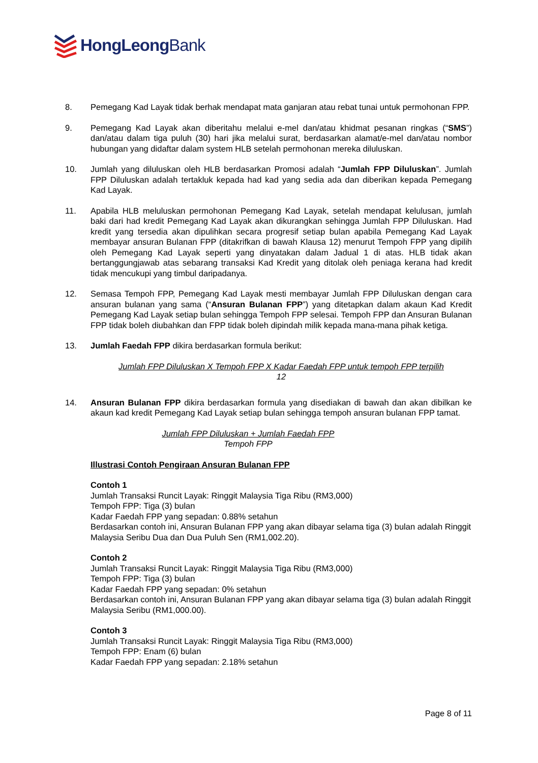HongLeongBank
8. Pemegang Kad Layak tidak berhak mendapat mata ganjaran atau rebat tunai untuk permohonan FPP.
9. Pemegang Kad Layak akan diberitahu melalui e-mel dan/atau khidmat pesanan ringkas (“SMS”) dan/atau dalam tiga puluh (30) hari jika melalui surat, berdasarkan alamat/e-mel dan/atau nombor hubungan yang didaftar dalam system HLB setelah permohonan mereka diluluskan.
10. Jumlah yang diluluskan oleh HLB berdasarkan Promosi adalah “Jumlah FPP Diluluskan”. Jumlah FPP Diluluskan adalah tertakluk kepada had kad yang sedia ada dan diberikan kepada Pemegang Kad Layak.
11. Apabila HLB meluluskan permohonan Pemegang Kad Layak, setelah mendapat kelulusan, jumlah baki dari had kredit Pemegang Kad Layak akan dikurangkan sehingga Jumlah FPP Diluluskan. Had kredit yang tersedia akan dipulihkan secara progresif setiap bulan apabila Pemegang Kad Layak membayar ansuran Bulanan FPP (ditakrifkan di bawah Klausa 12) menurut Tempoh FPP yang dipilih oleh Pemegang Kad Layak seperti yang dinyatakan dalam Jadual 1 di atas. HLB tidak akan bertanggungjawab atas sebarang transaksi Kad Kredit yang ditolak oleh peniaga kerana had kredit tidak mencukupi yang timbul daripadanya.
12. Semasa Tempoh FPP, Pemegang Kad Layak mesti membayar Jumlah FPP Diluluskan dengan cara ansuran bulanan yang sama (“Ansuran Bulanan FPP”) yang ditetapkan dalam akaun Kad Kredit Pemegang Kad Layak setiap bulan sehingga Tempoh FPP selesai. Tempoh FPP dan Ansuran Bulanan FPP tidak boleh diubahkan dan FPP tidak boleh dipindah milik kepada mana-mana pihak ketiga.
13. Jumlah Faedah FPP dikira berdasarkan formula berikut:
Jumlah FPP Diluluskan X Tempoh FPP X Kadar Faedah FPP untuk tempoh FPP terpilih
12
14. Ansuran Bulanan FPP dikira berdasarkan formula yang disediakan di bawah dan akan dibilkan ke akaun kad kredit Pemegang Kad Layak setiap bulan sehingga tempoh ansuran bulanan FPP tamat.
Jumlah FPP Diluluskan + Jumlah Faedah FPP
Tempoh FPP
Illustrasi Contoh Pengiraan Ansuran Bulanan FPP
Contoh 1
Jumlah Transaksi Runcit Layak: Ringgit Malaysia Tiga Ribu (RM3,000)
Tempoh FPP: Tiga (3) bulan
Kadar Faedah FPP yang sepadan: 0.88% setahun
Berdasarkan contoh ini, Ansuran Bulanan FPP yang akan dibayar selama tiga (3) bulan adalah Ringgit Malaysia Seribu Dua dan Dua Puluh Sen (RM1,002.20).
Contoh 2
Jumlah Transaksi Runcit Layak: Ringgit Malaysia Tiga Ribu (RM3,000)
Tempoh FPP: Tiga (3) bulan
Kadar Faedah FPP yang sepadan: 0% setahun
Berdasarkan contoh ini, Ansuran Bulanan FPP yang akan dibayar selama tiga (3) bulan adalah Ringgit Malaysia Seribu (RM1,000.00).
Contoh 3
Jumlah Transaksi Runcit Layak: Ringgit Malaysia Tiga Ribu (RM3,000)
Tempoh FPP: Enam (6) bulan
Kadar Faedah FPP yang sepadan: 2.18% setahun
Page 8 of 11